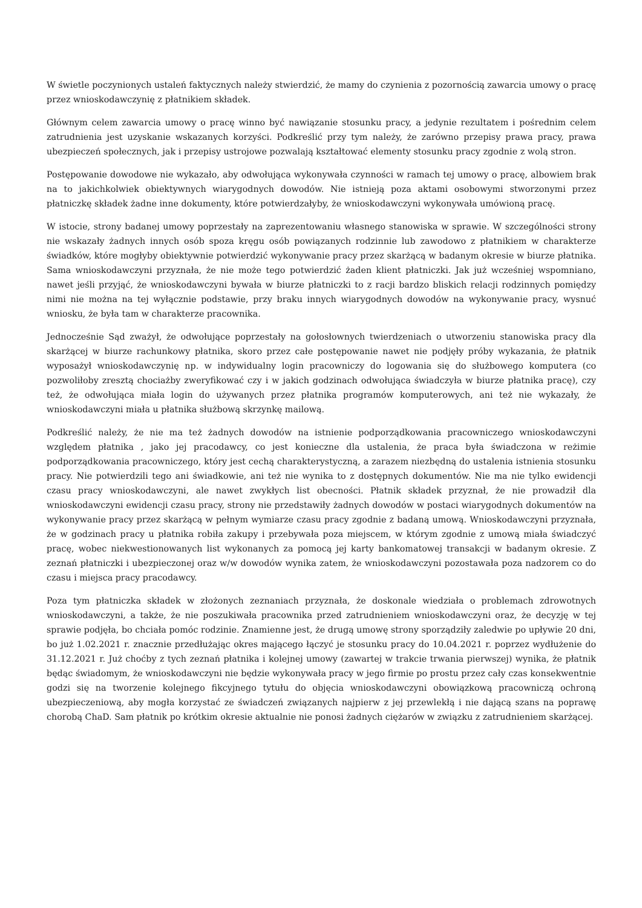W świetle poczynionych ustaleń faktycznych należy stwierdzić, że mamy do czynienia z pozornością zawarcia umowy o pracę przez wnioskodawczynię z płatnikiem składek.
Głównym celem zawarcia umowy o pracę winno być nawiązanie stosunku pracy, a jedynie rezultatem i pośrednim celem zatrudnienia jest uzyskanie wskazanych korzyści. Podkreślić przy tym należy, że zarówno przepisy prawa pracy, prawa ubezpieczeń społecznych, jak i przepisy ustrojowe pozwalają kształtować elementy stosunku pracy zgodnie z wolą stron.
Postępowanie dowodowe nie wykazało, aby odwołująca wykonywała czynności w ramach tej umowy o pracę, albowiem brak na to jakichkolwiek obiektywnych wiarygodnych dowodów. Nie istnieją poza aktami osobowymi stworzonymi przez płatniczkę składek żadne inne dokumenty, które potwierdzałyby, że wnioskodawczyni wykonywała umówioną pracę.
W istocie, strony badanej umowy poprzestały na zaprezentowaniu własnego stanowiska w sprawie. W szczególności strony nie wskazały żadnych innych osób spoza kręgu osób powiązanych rodzinnie lub zawodowo z płatnikiem w charakterze świadków, które mogłyby obiektywnie potwierdzić wykonywanie pracy przez skarżącą w badanym okresie w biurze płatnika. Sama wnioskodawczyni przyznała, że nie może tego potwierdzić żaden klient płatniczki. Jak już wcześniej wspomniano, nawet jeśli przyjąć, że wnioskodawczyni bywała w biurze płatniczki to z racji bardzo bliskich relacji rodzinnych pomiędzy nimi nie można na tej wyłącznie podstawie, przy braku innych wiarygodnych dowodów na wykonywanie pracy, wysnuć wniosku, że była tam w charakterze pracownika.
Jednocześnie Sąd zważył, że odwołujące poprzestały na gołosłownych twierdzeniach o utworzeniu stanowiska pracy dla skarżącej w biurze rachunkowy płatnika, skoro przez całe postępowanie nawet nie podjęły próby wykazania, że płatnik wyposażył wnioskodawczynię np. w indywidualny login pracowniczy do logowania się do służbowego komputera (co pozwoliłoby zresztą chociażby zweryfikować czy i w jakich godzinach odwołująca świadczyła w biurze płatnika pracę), czy też, że odwołująca miała login do używanych przez płatnika programów komputerowych, ani też nie wykazały, że wnioskodawczyni miała u płatnika służbową skrzynkę mailową.
Podkreślić należy, że nie ma też żadnych dowodów na istnienie podporządkowania pracowniczego wnioskodawczyni względem płatnika , jako jej pracodawcy, co jest konieczne dla ustalenia, że praca była świadczona w reżimie podporządkowania pracowniczego, który jest cechą charakterystyczną, a zarazem niezbędną do ustalenia istnienia stosunku pracy. Nie potwierdzili tego ani świadkowie, ani też nie wynika to z dostępnych dokumentów. Nie ma nie tylko ewidencji czasu pracy wnioskodawczyni, ale nawet zwykłych list obecności. Płatnik składek przyznał, że nie prowadził dla wnioskodawczyni ewidencji czasu pracy, strony nie przedstawiły żadnych dowodów w postaci wiarygodnych dokumentów na wykonywanie pracy przez skarżącą w pełnym wymiarze czasu pracy zgodnie z badaną umową. Wnioskodawczyni przyznała, że w godzinach pracy u płatnika robiła zakupy i przebywała poza miejscem, w którym zgodnie z umową miała świadczyć pracę, wobec niekwestionowanych list wykonanych za pomocą jej karty bankomatowej transakcji w badanym okresie. Z zeznań płatniczki i ubezpieczonej oraz w/w dowodów wynika zatem, że wnioskodawczyni pozostawała poza nadzorem co do czasu i miejsca pracy pracodawcy.
Poza tym płatniczka składek w złożonych zeznaniach przyznała, że doskonale wiedziała o problemach zdrowotnych wnioskodawczyni, a także, że nie poszukiwała pracownika przed zatrudnieniem wnioskodawczyni oraz, że decyzję w tej sprawie podjęła, bo chciała pomóc rodzinie. Znamienne jest, że drugą umowę strony sporządziły zaledwie po upływie 20 dni, bo już 1.02.2021 r. znacznie przedłużając okres mającego łączyć je stosunku pracy do 10.04.2021 r. poprzez wydłużenie do 31.12.2021 r. Już choćby z tych zeznań płatnika i kolejnej umowy (zawartej w trakcie trwania pierwszej) wynika, że płatnik będąc świadomym, że wnioskodawczyni nie będzie wykonywała pracy w jego firmie po prostu przez cały czas konsekwentnie godzi się na tworzenie kolejnego fikcyjnego tytułu do objęcia wnioskodawczyni obowiązkową pracowniczą ochroną ubezpieczeniową, aby mogła korzystać ze świadczeń związanych najpierw z jej przewlekłą i nie dającą szans na poprawę chorobą ChaD. Sam płatnik po krótkim okresie aktualnie nie ponosi żadnych ciężarów w związku z zatrudnieniem skarżącej.